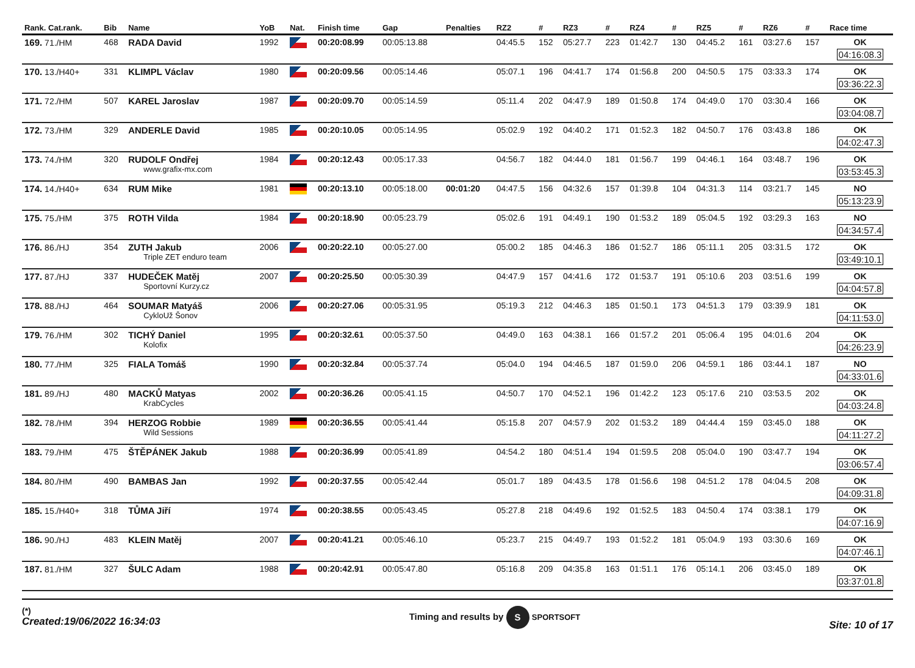| Rank. Cat.rank. | Bib | Name | YoB | Nat. | Finish time | Gap | Penalties | RZ2 | # | RZ3 | # | RZ4 | # | RZ5 | # | RZ6 | # | Race time |
| --- | --- | --- | --- | --- | --- | --- | --- | --- | --- | --- | --- | --- | --- | --- | --- | --- | --- | --- |
| 169. 71./HM | 468 | RADA David | 1992 | | 00:20:08.99 | 00:05:13.88 | | 04:45.5 | 152 | 05:27.7 | 223 | 01:42.7 | 130 | 04:45.2 | 161 | 03:27.6 | 157 | OK 04:16:08.3 |
| 170. 13./H40+ | 331 | KLIMPL Václav | 1980 | | 00:20:09.56 | 00:05:14.46 | | 05:07.1 | 196 | 04:41.7 | 174 | 01:56.8 | 200 | 04:50.5 | 175 | 03:33.3 | 174 | OK 03:36:22.3 |
| 171. 72./HM | 507 | KAREL Jaroslav | 1987 | | 00:20:09.70 | 00:05:14.59 | | 05:11.4 | 202 | 04:47.9 | 189 | 01:50.8 | 174 | 04:49.0 | 170 | 03:30.4 | 166 | OK 03:04:08.7 |
| 172. 73./HM | 329 | ANDERLE David | 1985 | | 00:20:10.05 | 00:05:14.95 | | 05:02.9 | 192 | 04:40.2 | 171 | 01:52.3 | 182 | 04:50.7 | 176 | 03:43.8 | 186 | OK 04:02:47.3 |
| 173. 74./HM | 320 | RUDOLF Ondřej www.grafix-mx.com | 1984 | | 00:20:12.43 | 00:05:17.33 | | 04:56.7 | 182 | 04:44.0 | 181 | 01:56.7 | 199 | 04:46.1 | 164 | 03:48.7 | 196 | OK 03:53:45.3 |
| 174. 14./H40+ | 634 | RUM Mike | 1981 | | 00:20:13.10 | 00:05:18.00 | 00:01:20 | 04:47.5 | 156 | 04:32.6 | 157 | 01:39.8 | 104 | 04:31.3 | 114 | 03:21.7 | 145 | NO 05:13:23.9 |
| 175. 75./HM | 375 | ROTH Vilda | 1984 | | 00:20:18.90 | 00:05:23.79 | | 05:02.6 | 191 | 04:49.1 | 190 | 01:53.2 | 189 | 05:04.5 | 192 | 03:29.3 | 163 | NO 04:34:57.4 |
| 176. 86./HJ | 354 | ZUTH Jakub Triple ZET enduro team | 2006 | | 00:20:22.10 | 00:05:27.00 | | 05:00.2 | 185 | 04:46.3 | 186 | 01:52.7 | 186 | 05:11.1 | 205 | 03:31.5 | 172 | OK 03:49:10.1 |
| 177. 87./HJ | 337 | HUDEČEK Matěj Sportovní Kurzy.cz | 2007 | | 00:20:25.50 | 00:05:30.39 | | 04:47.9 | 157 | 04:41.6 | 172 | 01:53.7 | 191 | 05:10.6 | 203 | 03:51.6 | 199 | OK 04:04:57.8 |
| 178. 88./HJ | 464 | SOUMAR Matyáš CykloUž Šonov | 2006 | | 00:20:27.06 | 00:05:31.95 | | 05:19.3 | 212 | 04:46.3 | 185 | 01:50.1 | 173 | 04:51.3 | 179 | 03:39.9 | 181 | OK 04:11:53.0 |
| 179. 76./HM | 302 | TICHÝ Daniel Kolofix | 1995 | | 00:20:32.61 | 00:05:37.50 | | 04:49.0 | 163 | 04:38.1 | 166 | 01:57.2 | 201 | 05:06.4 | 195 | 04:01.6 | 204 | OK 04:26:23.9 |
| 180. 77./HM | 325 | FIALA Tomáš | 1990 | | 00:20:32.84 | 00:05:37.74 | | 05:04.0 | 194 | 04:46.5 | 187 | 01:59.0 | 206 | 04:59.1 | 186 | 03:44.1 | 187 | NO 04:33:01.6 |
| 181. 89./HJ | 480 | MACKŮ Matyas KrabCycles | 2002 | | 00:20:36.26 | 00:05:41.15 | | 04:50.7 | 170 | 04:52.1 | 196 | 01:42.2 | 123 | 05:17.6 | 210 | 03:53.5 | 202 | OK 04:03:24.8 |
| 182. 78./HM | 394 | HERZOG Robbie Wild Sessions | 1989 | | 00:20:36.55 | 00:05:41.44 | | 05:15.8 | 207 | 04:57.9 | 202 | 01:53.2 | 189 | 04:44.4 | 159 | 03:45.0 | 188 | OK 04:11:27.2 |
| 183. 79./HM | 475 | ŠTĚPÁNEK Jakub | 1988 | | 00:20:36.99 | 00:05:41.89 | | 04:54.2 | 180 | 04:51.4 | 194 | 01:59.5 | 208 | 05:04.0 | 190 | 03:47.7 | 194 | OK 03:06:57.4 |
| 184. 80./HM | 490 | BAMBAS Jan | 1992 | | 00:20:37.55 | 00:05:42.44 | | 05:01.7 | 189 | 04:43.5 | 178 | 01:56.6 | 198 | 04:51.2 | 178 | 04:04.5 | 208 | OK 04:09:31.8 |
| 185. 15./H40+ | 318 | TŮMA Jiří | 1974 | | 00:20:38.55 | 00:05:43.45 | | 05:27.8 | 218 | 04:49.6 | 192 | 01:52.5 | 183 | 04:50.4 | 174 | 03:38.1 | 179 | OK 04:07:16.9 |
| 186. 90./HJ | 483 | KLEIN Matěj | 2007 | | 00:20:41.21 | 00:05:46.10 | | 05:23.7 | 215 | 04:49.7 | 193 | 01:52.2 | 181 | 05:04.9 | 193 | 03:30.6 | 169 | OK 04:07:46.1 |
| 187. 81./HM | 327 | ŠULC Adam | 1988 | | 00:20:42.91 | 00:05:47.80 | | 05:16.8 | 209 | 04:35.8 | 163 | 01:51.1 | 176 | 05:14.1 | 206 | 03:45.0 | 189 | OK 03:37:01.8 |
(*)
Created:19/06/2022 16:34:03
Timing and results by S SPORTSOFT
Site: 10 of 17